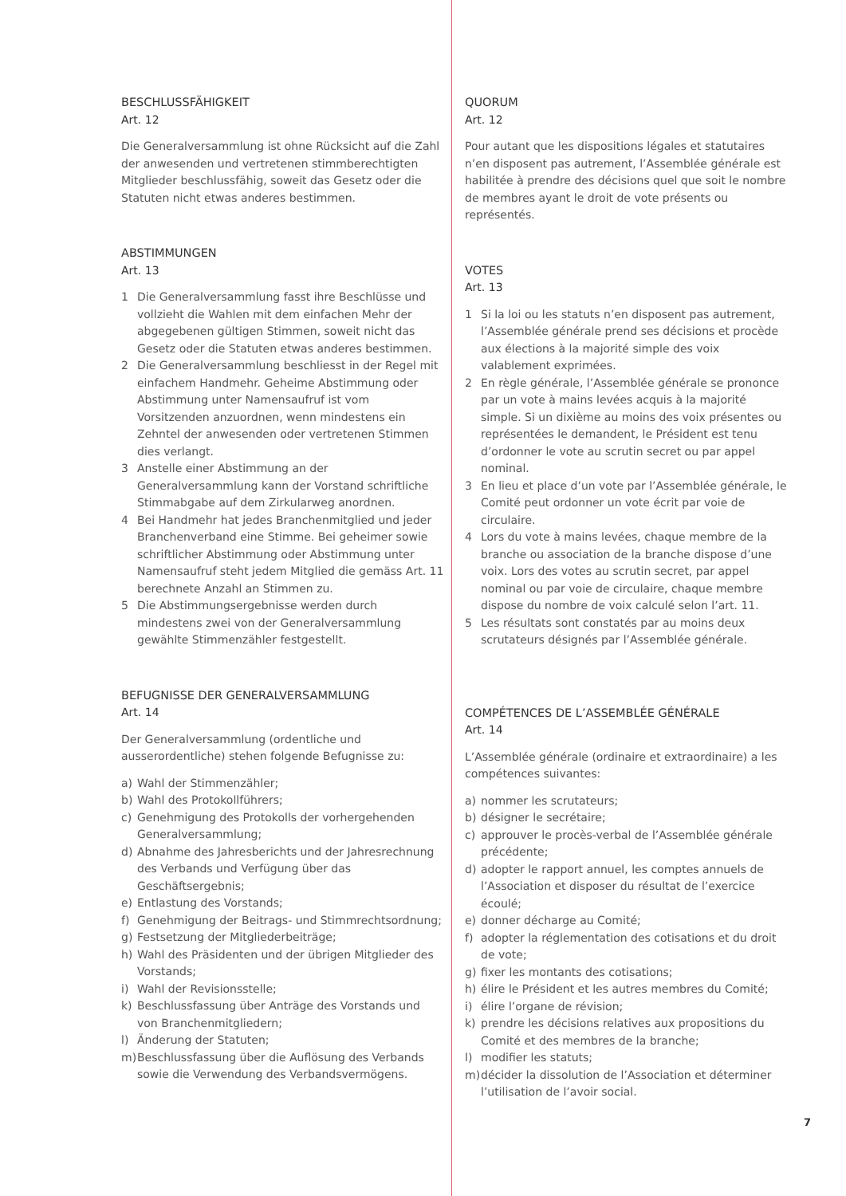BESCHLUSSFÄHIGKEIT
Art. 12
Die Generalversammlung ist ohne Rücksicht auf die Zahl der anwesenden und vertretenen stimmberechtigten Mitglieder beschlussfähig, soweit das Gesetz oder die Statuten nicht etwas anderes bestimmen.
ABSTIMMUNGEN
Art. 13
1 Die Generalversammlung fasst ihre Beschlüsse und vollzieht die Wahlen mit dem einfachen Mehr der abgegebenen gültigen Stimmen, soweit nicht das Gesetz oder die Statuten etwas anderes bestimmen.
2 Die Generalversammlung beschliesst in der Regel mit einfachem Handmehr. Geheime Abstimmung oder Abstimmung unter Namensaufruf ist vom Vorsitzenden anzuordnen, wenn mindestens ein Zehntel der anwesenden oder vertretenen Stimmen dies verlangt.
3 Anstelle einer Abstimmung an der Generalversammlung kann der Vorstand schriftliche Stimmabgabe auf dem Zirkularweg anordnen.
4 Bei Handmehr hat jedes Branchenmitglied und jeder Branchenverband eine Stimme. Bei geheimer sowie schriftlicher Abstimmung oder Abstimmung unter Namensaufruf steht jedem Mitglied die gemäss Art. 11 berechnete Anzahl an Stimmen zu.
5 Die Abstimmungsergebnisse werden durch mindestens zwei von der Generalversammlung gewählte Stimmenzähler festgestellt.
BEFUGNISSE DER GENERALVERSAMMLUNG
Art. 14
Der Generalversammlung (ordentliche und ausserordentliche) stehen folgende Befugnisse zu:
a) Wahl der Stimmenzähler;
b) Wahl des Protokollführers;
c) Genehmigung des Protokolls der vorhergehenden Generalversammlung;
d) Abnahme des Jahresberichts und der Jahresrechnung des Verbands und Verfügung über das Geschäftsergebnis;
e) Entlastung des Vorstands;
f) Genehmigung der Beitrags- und Stimmrechtsordnung;
g) Festsetzung der Mitgliederbeiträge;
h) Wahl des Präsidenten und der übrigen Mitglieder des Vorstands;
i) Wahl der Revisionsstelle;
k) Beschlussfassung über Anträge des Vorstands und von Branchenmitgliedern;
l) Änderung der Statuten;
m) Beschlussfassung über die Auflösung des Verbands sowie die Verwendung des Verbandsvermögens.
QUORUM
Art. 12
Pour autant que les dispositions légales et statutaires n’en disposent pas autrement, l’Assemblée générale est habilitée à prendre des décisions quel que soit le nombre de membres ayant le droit de vote présents ou représentés.
VOTES
Art. 13
1 Si la loi ou les statuts n’en disposent pas autrement, l’Assemblée générale prend ses décisions et procède aux élections à la majorité simple des voix valablement exprimées.
2 En règle générale, l’Assemblée générale se prononce par un vote à mains levées acquis à la majorité simple. Si un dixième au moins des voix présentes ou représentées le demandent, le Président est tenu d’ordonner le vote au scrutin secret ou par appel nominal.
3 En lieu et place d’un vote par l’Assemblée générale, le Comité peut ordonner un vote écrit par voie de circulaire.
4 Lors du vote à mains levées, chaque membre de la branche ou association de la branche dispose d’une voix. Lors des votes au scrutin secret, par appel nominal ou par voie de circulaire, chaque membre dispose du nombre de voix calculé selon l’art. 11.
5 Les résultats sont constatés par au moins deux scrutateurs désignés par l’Assemblée générale.
COMPÉTENCES DE L’ASSEMBLÉE GÉNÉRALE
Art. 14
L’Assemblée générale (ordinaire et extraordinaire) a les compétences suivantes:
a) nommer les scrutateurs;
b) désigner le secrétaire;
c) approuver le procès-verbal de l’Assemblée générale précédente;
d) adopter le rapport annuel, les comptes annuels de l’Association et disposer du résultat de l’exercice écoulé;
e) donner décharge au Comité;
f) adopter la réglementation des cotisations et du droit de vote;
g) fixer les montants des cotisations;
h) élire le Président et les autres membres du Comité;
i) élire l’organe de révision;
k) prendre les décisions relatives aux propositions du Comité et des membres de la branche;
l) modifier les statuts;
m) décider la dissolution de l’Association et déterminer l’utilisation de l’avoir social.
7